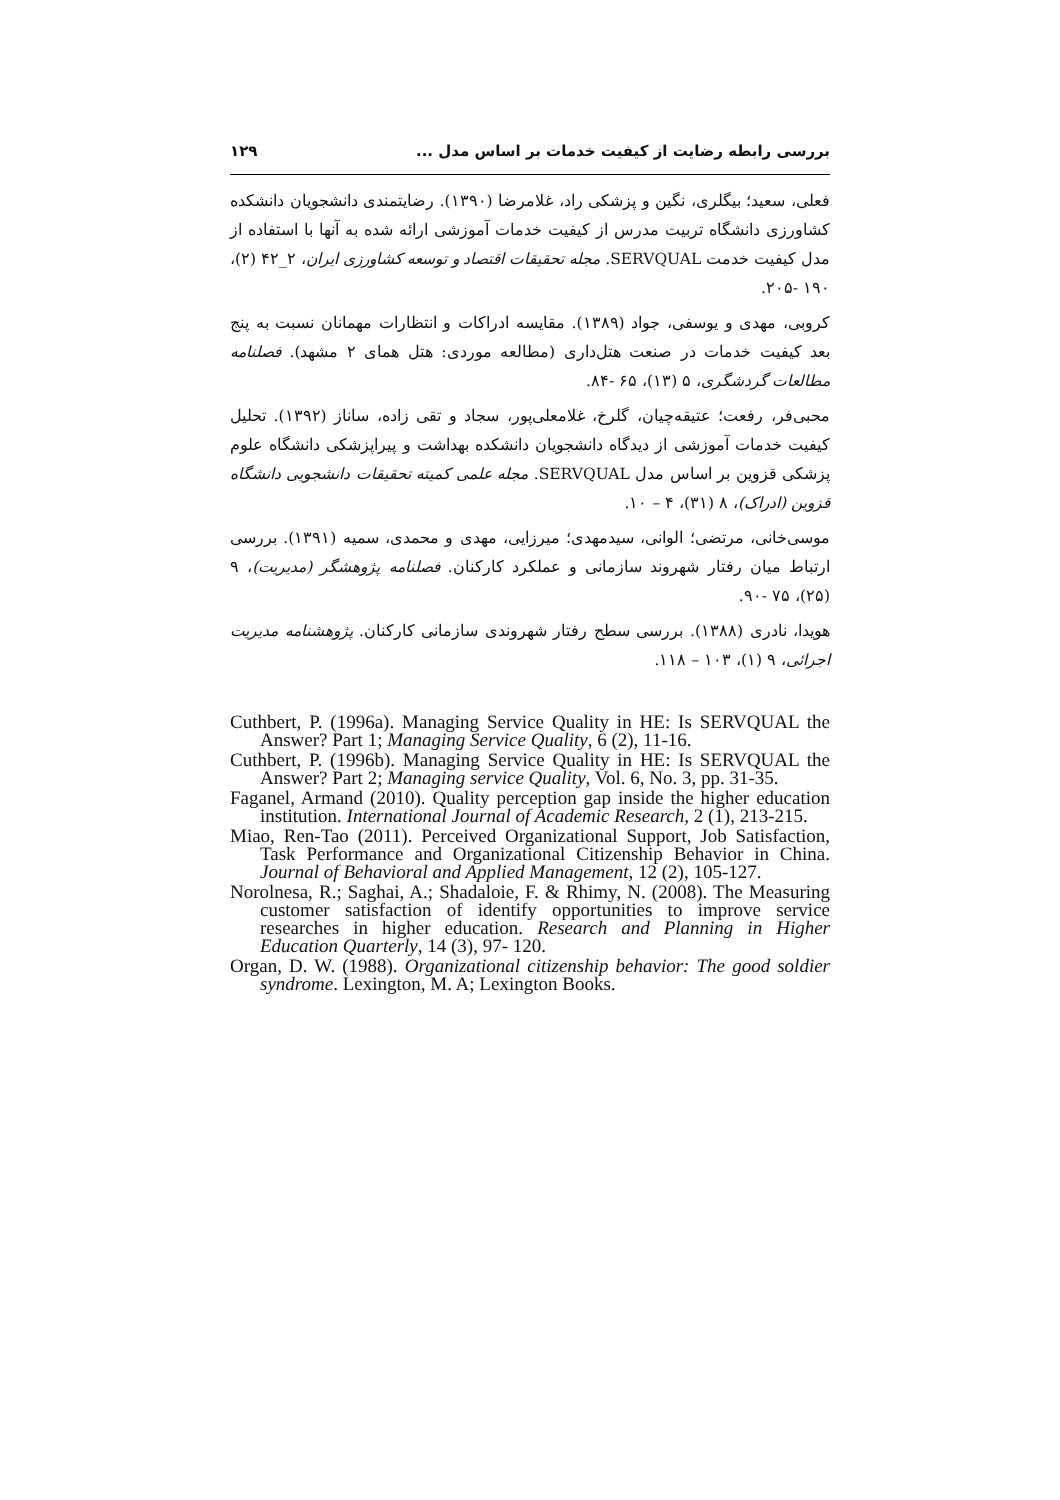بررسی رابطه رضایت از کیفیت خدمات بر اساس مدل ... ۱۲۹
فعلی، سعید؛ بیگلری، نگین و پزشکی راد، غلامرضا (۱۳۹۰). رضایتمندی دانشجویان دانشکده کشاورزی دانشگاه تربیت مدرس از کیفیت خدمات آموزشی ارائه شده به آنها با استفاده از مدل کیفیت خدمت SERVQUAL. مجله تحقیقات اقتصاد و توسعه کشاورزی ایران، ۲_۴۲ (۲)، ۱۹۰ -۲۰۵.
کروبی، مهدی و یوسفی، جواد (۱۳۸۹). مقایسه ادراکات و انتظارات مهمانان نسبت به پنج بعد کیفیت خدمات در صنعت هتل‌داری (مطالعه موردی: هتل همای ۲ مشهد). فصلنامه مطالعات گردشگری، ۵ (۱۳)، ۶۵ -۸۴.
محبی‌فر، رفعت؛ عتیقه‌چیان، گلرخ، غلامعلی‌پور، سجاد و تقی زاده، ساناز (۱۳۹۲). تحلیل کیفیت خدمات آموزشی از دیدگاه دانشجویان دانشکده بهداشت و پیراپزشکی دانشگاه علوم پزشکی قزوین بر اساس مدل SERVQUAL. مجله علمی کمیته تحقیقات دانشجویی دانشگاه قزوین (ادراک)، ۸ (۳۱)، ۴ – ۱۰.
موسی‌خانی، مرتضی؛ الوانی، سیدمهدی؛ میرزایی، مهدی و محمدی، سمیه (۱۳۹۱). بررسی ارتباط میان رفتار شهروند سازمانی و عملکرد کارکنان. فصلنامه پژوهشگر (مدیریت)، ۹ (۲۵)، ۷۵ -۹۰.
هویدا، نادری (۱۳۸۸). بررسی سطح رفتار شهروندی سازمانی کارکنان. پژوهشنامه مدیریت اجرائی، ۹ (۱)، ۱۰۳ – ۱۱۸.
Cuthbert, P. (1996a). Managing Service Quality in HE: Is SERVQUAL the Answer? Part 1; Managing Service Quality, 6 (2), 11-16.
Cuthbert, P. (1996b). Managing Service Quality in HE: Is SERVQUAL the Answer? Part 2; Managing service Quality, Vol. 6, No. 3, pp. 31-35.
Faganel, Armand (2010). Quality perception gap inside the higher education institution. International Journal of Academic Research, 2 (1), 213-215.
Miao, Ren-Tao (2011). Perceived Organizational Support, Job Satisfaction, Task Performance and Organizational Citizenship Behavior in China. Journal of Behavioral and Applied Management, 12 (2), 105-127.
Norolnesa, R.; Saghai, A.; Shadaloie, F. & Rhimy, N. (2008). The Measuring customer satisfaction of identify opportunities to improve service researches in higher education. Research and Planning in Higher Education Quarterly, 14 (3), 97- 120.
Organ, D. W. (1988). Organizational citizenship behavior: The good soldier syndrome. Lexington, M. A; Lexington Books.